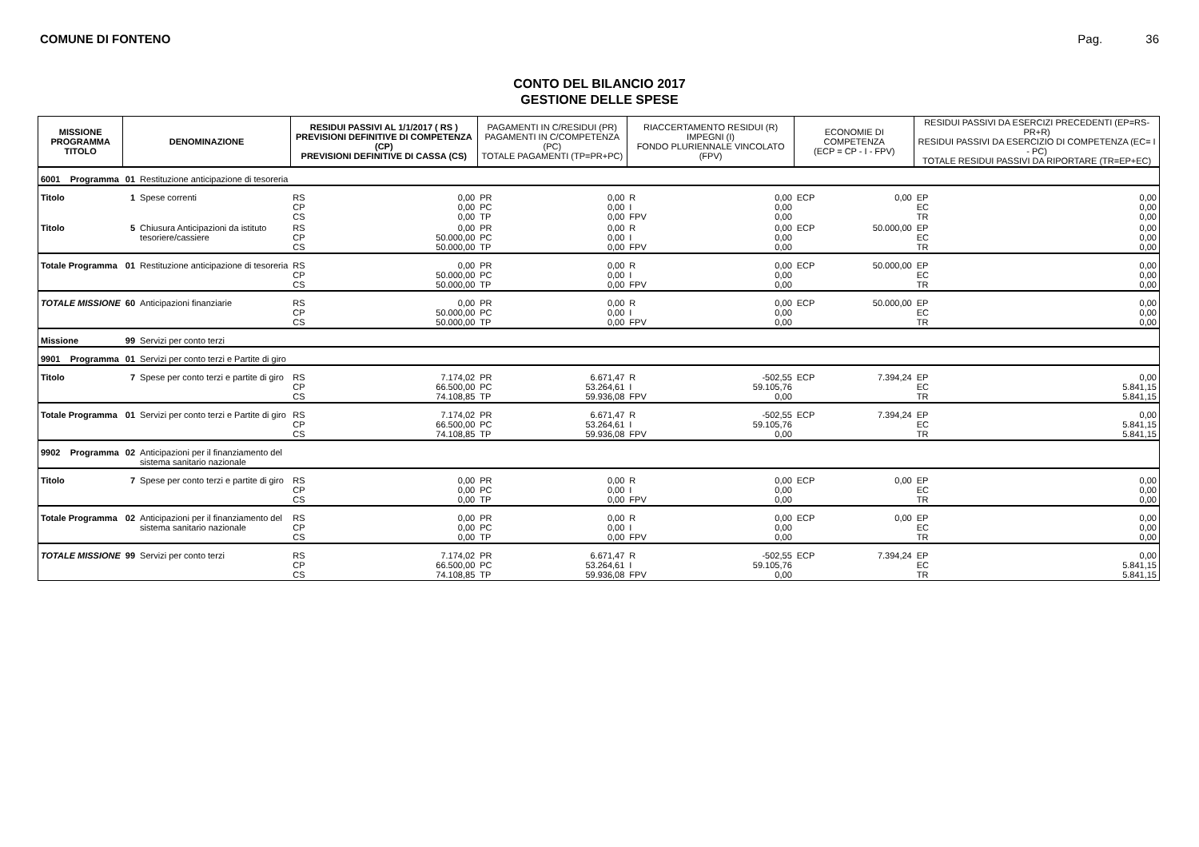COMUNE DI FONTENO Pag. 36
CONTO DEL BILANCIO 2017
GESTIONE DELLE SPESE
| MISSIONE PROGRAMMA TITOLO | DENOMINAZIONE | | RESIDUI PASSIVI AL 1/1/2017 ( RS ) PREVISIONI DEFINITIVE DI COMPETENZA (CP) PREVISIONI DEFINITIVE DI CASSA (CS) | | PAGAMENTI IN C/RESIDUI (PR) PAGAMENTI IN C/COMPETENZA (PC) TOTALE PAGAMENTI (TP=PR+PC) | | RIACCERTAMENTO RESIDUI (R) IMPEGNI (I) FONDO PLURIENNALE VINCOLATO (FPV) | | ECONOMIE DI COMPETENZA (ECP = CP - I - FPV) | | RESIDUI PASSIVI DA ESERCIZI PRECEDENTI (EP=RS-PR+R) RESIDUI PASSIVI DA ESERCIZIO DI COMPETENZA (EC= I - PC) TOTALE RESIDUI PASSIVI DA RIPORTARE (TR=EP+EC) | |
| --- | --- | --- | --- | --- | --- | --- | --- | --- | --- | --- | --- | --- |
| 6001 Programma | 01 | Restituzione anticipazione di tesoreria | | | | | | | | | | |
| Titolo | 1 | Spese correnti | RS CP CS | 0,00 0,00 0,00 | PR PC TP | 0,00 0,00 0,00 | R I FPV | 0,00 0,00 0,00 | ECP | 0,00 | EP EC TR | 0,00 0,00 0,00 |
| Titolo | 5 | Chiusura Anticipazioni da istituto tesoriere/cassiere | RS CP CS | 0,00 50.000,00 50.000,00 | PR PC TP | 0,00 0,00 0,00 | R I FPV | 0,00 0,00 0,00 | ECP | 50.000,00 | EP EC TR | 0,00 0,00 0,00 |
| Totale Programma | 01 | Restituzione anticipazione di tesoreria | RS CP CS | 0,00 50.000,00 50.000,00 | PR PC TP | 0,00 0,00 0,00 | R I FPV | 0,00 0,00 0,00 | ECP | 50.000,00 | EP EC TR | 0,00 0,00 0,00 |
| TOTALE MISSIONE | 60 | Anticipazioni finanziarie | RS CP CS | 0,00 50.000,00 50.000,00 | PR PC TP | 0,00 0,00 0,00 | R I FPV | 0,00 0,00 0,00 | ECP | 50.000,00 | EP EC TR | 0,00 0,00 0,00 |
| Missione | 99 | Servizi per conto terzi | | | | | | | | | | |
| 9901 Programma | 01 | Servizi per conto terzi e Partite di giro | | | | | | | | | | |
| Titolo | 7 | Spese per conto terzi e partite di giro | RS CP CS | 7.174,02 66.500,00 74.108,85 | PR PC TP | 6.671,47 53.264,61 59.936,08 | R I FPV | -502,55 59.105,76 0,00 | ECP | 7.394,24 | EP EC TR | 0,00 5.841,15 5.841,15 |
| Totale Programma | 01 | Servizi per conto terzi e Partite di giro | RS CP CS | 7.174,02 66.500,00 74.108,85 | PR PC TP | 6.671,47 53.264,61 59.936,08 | R I FPV | -502,55 59.105,76 0,00 | ECP | 7.394,24 | EP EC TR | 0,00 5.841,15 5.841,15 |
| 9902 Programma | 02 | Anticipazioni per il finanziamento del sistema sanitario nazionale | | | | | | | | | | |
| Titolo | 7 | Spese per conto terzi e partite di giro | RS CP CS | 0,00 0,00 0,00 | PR PC TP | 0,00 0,00 0,00 | R I FPV | 0,00 0,00 0,00 | ECP | 0,00 | EP EC TR | 0,00 0,00 0,00 |
| Totale Programma | 02 | Anticipazioni per il finanziamento del sistema sanitario nazionale | RS CP CS | 0,00 0,00 0,00 | PR PC TP | 0,00 0,00 0,00 | R I FPV | 0,00 0,00 0,00 | ECP | 0,00 | EP EC TR | 0,00 0,00 0,00 |
| TOTALE MISSIONE | 99 | Servizi per conto terzi | RS CP CS | 7.174,02 66.500,00 74.108,85 | PR PC TP | 6.671,47 53.264,61 59.936,08 | R I FPV | -502,55 59.105,76 0,00 | ECP | 7.394,24 | EP EC TR | 0,00 5.841,15 5.841,15 |